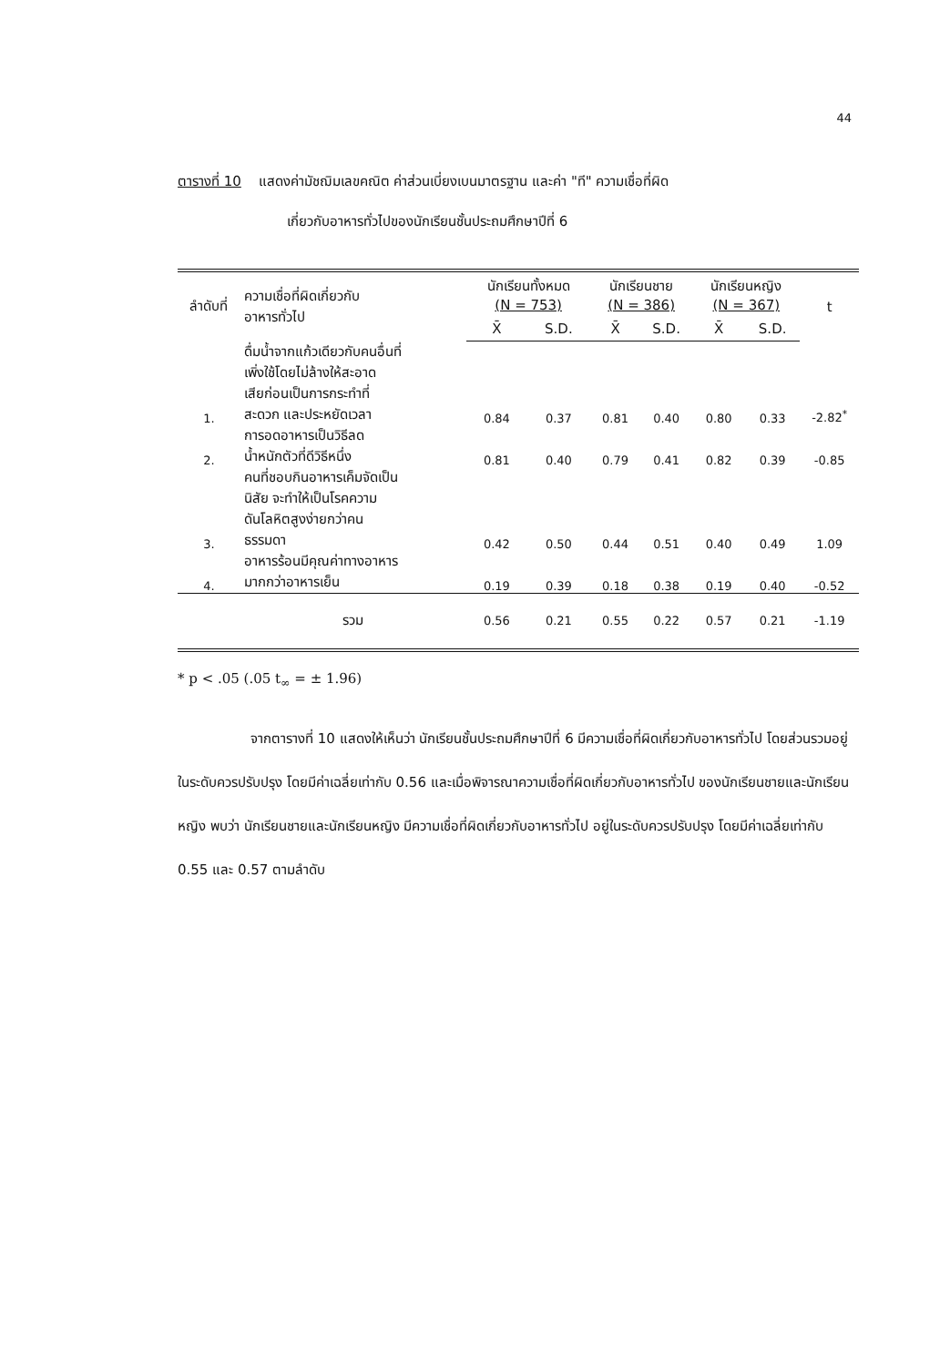44
ตารางที่ 10 แสดงค่ามัชฌิมเลขคณิต ค่าส่วนเบี่ยงเบนมาตรฐาน และค่า "ที" ความเชื่อที่ผิด
เกี่ยวกับอาหารทั่วไปของนักเรียนชั้นประถมศึกษาปีที่ 6
| ลำดับที่ | ความเชื่อที่ผิดเกี่ยวกับ อาหารทั่วไป | นักเรียนทั้งหมด (N = 753) | | นักเรียนชาย (N = 386) | | นักเรียนหญิง (N = 367) | | t |
| --- | --- | --- | --- | --- | --- | --- | --- | --- |
| | | X̄ | S.D. | X̄ | S.D. | X̄ | S.D. | |
| 1. | ดื่มน้ำจากแก้วเดียวกับคนอื่นที่ เพิ่งใช้โดยไม่ล้างให้สะอาด เสียก่อนเป็นการกระทำที่ สะดวก และประหยัดเวลา | 0.84 | 0.37 | 0.81 | 0.40 | 0.80 | 0.33 | -2.82<sup>*</sup> |
| 2. | การอดอาหารเป็นวิธีลด น้ำหนักตัวที่ดีวิธีหนึ่ง | 0.81 | 0.40 | 0.79 | 0.41 | 0.82 | 0.39 | -0.85 |
| 3. | คนที่ชอบกินอาหารเค็มจัดเป็น นิสัย จะทำให้เป็นโรคความ ดันโลหิตสูงง่ายกว่าคน ธรรมดา | 0.42 | 0.50 | 0.44 | 0.51 | 0.40 | 0.49 | 1.09 |
| 4. | อาหารร้อนมีคุณค่าทางอาหาร มากกว่าอาหารเย็น | 0.19 | 0.39 | 0.18 | 0.38 | 0.19 | 0.40 | -0.52 |
| | รวม | 0.56 | 0.21 | 0.55 | 0.22 | 0.57 | 0.21 | -1.19 |
* p < .05 (.05 t<sub>∞</sub> = ± 1.96)
จากตารางที่ 10 แสดงให้เห็นว่า นักเรียนชั้นประถมศึกษาปีที่ 6 มีความเชื่อที่ผิดเกี่ยวกับอาหารทั่วไป โดยส่วนรวมอยู่ในระดับควรปรับปรุง โดยมีค่าเฉลี่ยเท่ากับ 0.56 และเมื่อพิจารณาความเชื่อที่ผิดเกี่ยวกับอาหารทั่วไป ของนักเรียนชายและนักเรียนหญิง พบว่า นักเรียนชายและนักเรียนหญิง มีความเชื่อที่ผิดเกี่ยวกับอาหารทั่วไป อยู่ในระดับควรปรับปรุง โดยมีค่าเฉลี่ยเท่ากับ 0.55 และ 0.57 ตามลำดับ